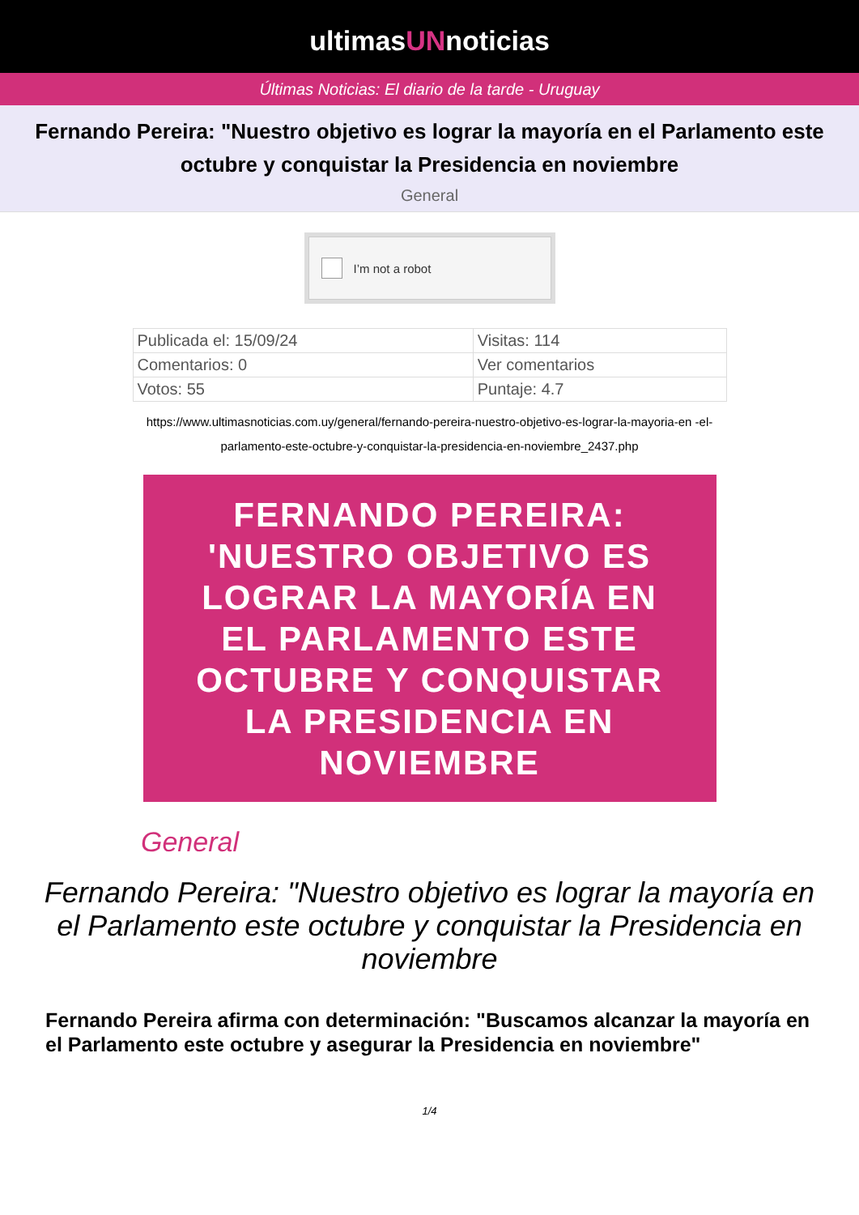ultimasUNnoticias
Últimas Noticias: El diario de la tarde - Uruguay
Fernando Pereira: "Nuestro objetivo es lograr la mayoría en el Parlamento este octubre y conquistar la Presidencia en noviembre
General
I’m not a robot
| Publicada el: 15/09/24 | Visitas: 114 |
| Comentarios: 0 | Ver comentarios |
| Votos: 55 | Puntaje: 4.7 |
https://www.ultimasnoticias.com.uy/general/fernando-pereira-nuestro-objetivo-es-lograr-la-mayoria-en -el-parlamento-este-octubre-y-conquistar-la-presidencia-en-noviembre_2437.php
FERNANDO PEREIRA:
'NUESTRO OBJETIVO ES
LOGRAR LA MAYORÍA EN
EL PARLAMENTO ESTE
OCTUBRE Y CONQUISTAR
LA PRESIDENCIA EN
NOVIEMBRE
General
Fernando Pereira: "Nuestro objetivo es lograr la mayoría en el Parlamento este octubre y conquistar la Presidencia en noviembre
Fernando Pereira afirma con determinación: "Buscamos alcanzar la mayoría en el Parlamento este octubre y asegurar la Presidencia en noviembre"
1/4